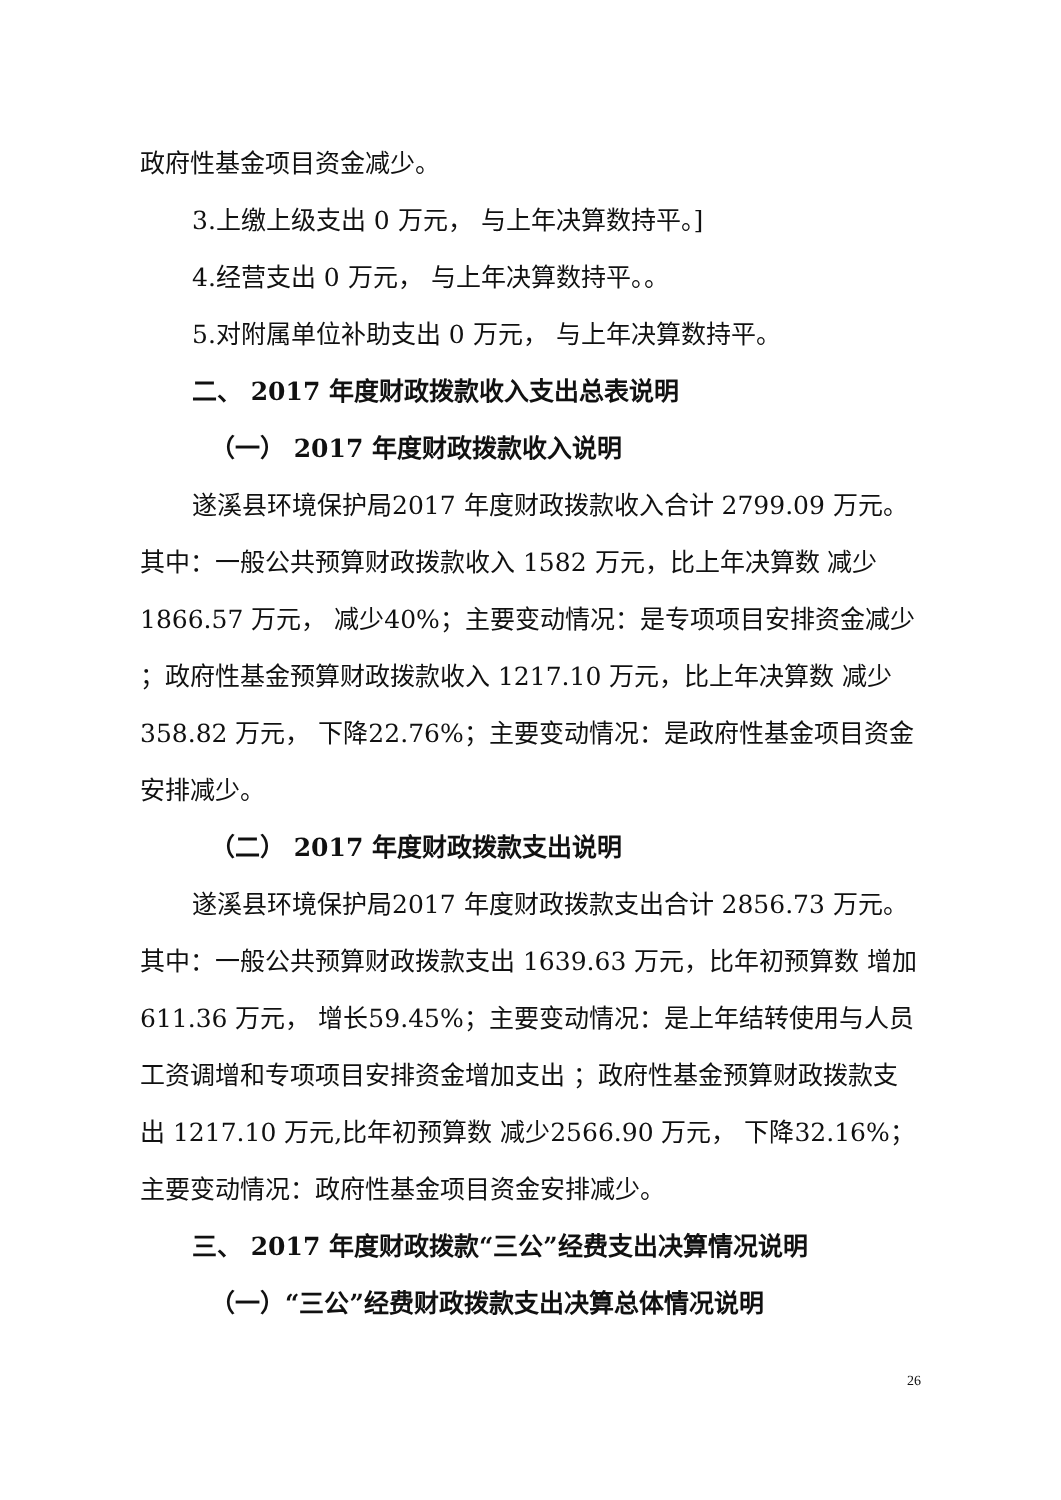政府性基金项目资金减少。
3.上缴上级支出 0 万元， 与上年决算数持平。]
4.经营支出 0 万元， 与上年决算数持平。。
5.对附属单位补助支出 0 万元， 与上年决算数持平。
二、 2017 年度财政拨款收入支出总表说明
（一） 2017 年度财政拨款收入说明
遂溪县环境保护局2017 年度财政拨款收入合计 2799.09 万元。其中：一般公共预算财政拨款收入 1582 万元，比上年决算数 减少1866.57 万元， 减少40%；主要变动情况：是专项项目安排资金减少 ；政府性基金预算财政拨款收入 1217.10 万元，比上年决算数 减少358.82 万元， 下降22.76%；主要变动情况：是政府性基金项目资金安排减少。
（二） 2017 年度财政拨款支出说明
遂溪县环境保护局2017 年度财政拨款支出合计 2856.73 万元。其中：一般公共预算财政拨款支出 1639.63 万元，比年初预算数 增加611.36 万元， 增长59.45%；主要变动情况：是上年结转使用与人员工资调增和专项项目安排资金增加支出 ；政府性基金预算财政拨款支出 1217.10 万元,比年初预算数 减少2566.90 万元， 下降32.16%；主要变动情况：政府性基金项目资金安排减少。
三、 2017 年度财政拨款“三公”经费支出决算情况说明
（一）“三公”经费财政拨款支出决算总体情况说明
26